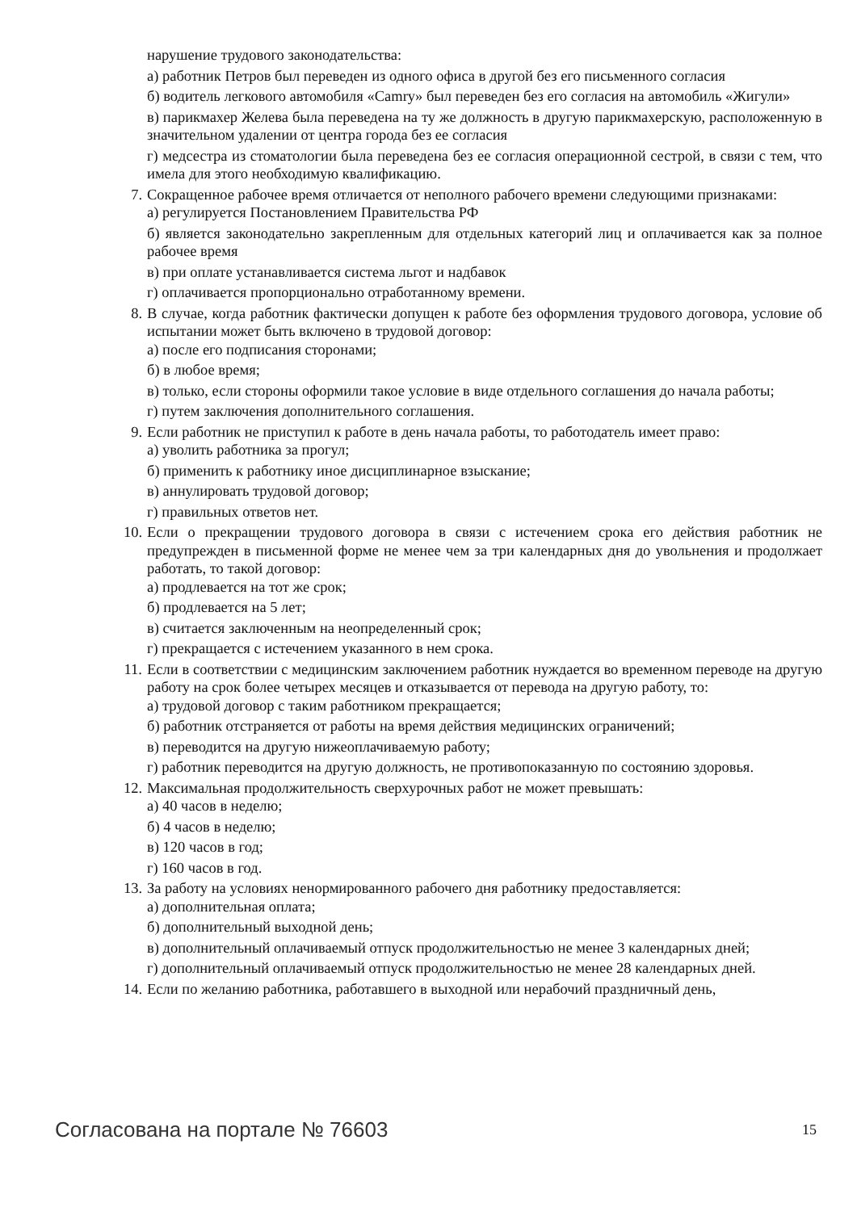нарушение трудового законодательства:
а) работник Петров был переведен из одного офиса в другой без его письменного согласия
б) водитель легкового автомобиля «Camry» был переведен без его согласия на автомобиль «Жигули»
в) парикмахер Желева была переведена на ту же должность в другую парикмахерскую, расположенную в значительном удалении от центра города без ее согласия
г) медсестра из стоматологии была переведена без ее согласия операционной сестрой, в связи с тем, что имела для этого необходимую квалификацию.
7. Сокращенное рабочее время отличается от неполного рабочего времени следующими признаками:
а) регулируется Постановлением Правительства РФ
б) является законодательно закрепленным для отдельных категорий лиц и оплачивается как за полное рабочее время
в) при оплате устанавливается система льгот и надбавок
г) оплачивается пропорционально отработанному времени.
8. В случае, когда работник фактически допущен к работе без оформления трудового договора, условие об испытании может быть включено в трудовой договор:
а) после его подписания сторонами;
б) в любое время;
в) только, если стороны оформили такое условие в виде отдельного соглашения до начала работы;
г) путем заключения дополнительного соглашения.
9. Если работник не приступил к работе в день начала работы, то работодатель имеет право:
а) уволить работника за прогул;
б) применить к работнику иное дисциплинарное взыскание;
в) аннулировать трудовой договор;
г) правильных ответов нет.
10.
Если о прекращении трудового договора в связи с истечением срока его действия работник не предупрежден в письменной форме не менее чем за три календарных дня до увольнения и продолжает работать, то такой договор:
а) продлевается на тот же срок;
б) продлевается на 5 лет;
в) считается заключенным на неопределенный срок;
г) прекращается с истечением указанного в нем срока.
11.
Если в соответствии с медицинским заключением работник нуждается во временном переводе на другую работу на срок более четырех месяцев и отказывается от перевода на другую работу, то:
а) трудовой договор с таким работником прекращается;
б) работник отстраняется от работы на время действия медицинских ограничений;
в) переводится на другую нижеоплачиваемую работу;
г) работник переводится на другую должность, не противопоказанную по состоянию здоровья.
12.
Максимальная продолжительность сверхурочных работ не может превышать:
а) 40 часов в неделю;
б) 4 часов в неделю;
в) 120 часов в год;
г) 160 часов в год.
13.
За работу на условиях ненормированного рабочего дня работнику предоставляется:
а) дополнительная оплата;
б) дополнительный выходной день;
в) дополнительный оплачиваемый отпуск продолжительностью не менее 3 календарных дней;
г) дополнительный оплачиваемый отпуск продолжительностью не менее 28 календарных дней.
14.
Если по желанию работника, работавшего в выходной или нерабочий праздничный день,
Согласована на портале № 76603 15